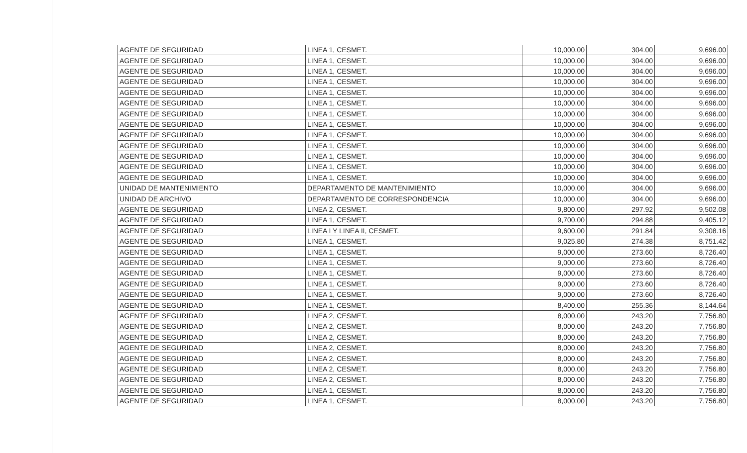| AGENTE DE SEGURIDAD | LINEA 1, CESMET. | 10,000.00 | 304.00 | 9,696.00 |
| AGENTE DE SEGURIDAD | LINEA 1, CESMET. | 10,000.00 | 304.00 | 9,696.00 |
| AGENTE DE SEGURIDAD | LINEA 1, CESMET. | 10,000.00 | 304.00 | 9,696.00 |
| AGENTE DE SEGURIDAD | LINEA 1, CESMET. | 10,000.00 | 304.00 | 9,696.00 |
| AGENTE DE SEGURIDAD | LINEA 1, CESMET. | 10,000.00 | 304.00 | 9,696.00 |
| AGENTE DE SEGURIDAD | LINEA 1, CESMET. | 10,000.00 | 304.00 | 9,696.00 |
| AGENTE DE SEGURIDAD | LINEA 1, CESMET. | 10,000.00 | 304.00 | 9,696.00 |
| AGENTE DE SEGURIDAD | LINEA 1, CESMET. | 10,000.00 | 304.00 | 9,696.00 |
| AGENTE DE SEGURIDAD | LINEA 1, CESMET. | 10,000.00 | 304.00 | 9,696.00 |
| AGENTE DE SEGURIDAD | LINEA 1, CESMET. | 10,000.00 | 304.00 | 9,696.00 |
| AGENTE DE SEGURIDAD | LINEA 1, CESMET. | 10,000.00 | 304.00 | 9,696.00 |
| AGENTE DE SEGURIDAD | LINEA 1, CESMET. | 10,000.00 | 304.00 | 9,696.00 |
| AGENTE DE SEGURIDAD | LINEA 1, CESMET. | 10,000.00 | 304.00 | 9,696.00 |
| UNIDAD DE MANTENIMIENTO | DEPARTAMENTO DE MANTENIMIENTO | 10,000.00 | 304.00 | 9,696.00 |
| UNIDAD DE ARCHIVO | DEPARTAMENTO DE CORRESPONDENCIA | 10,000.00 | 304.00 | 9,696.00 |
| AGENTE DE SEGURIDAD | LINEA 2, CESMET. | 9,800.00 | 297.92 | 9,502.08 |
| AGENTE DE SEGURIDAD | LINEA 1, CESMET. | 9,700.00 | 294.88 | 9,405.12 |
| AGENTE DE SEGURIDAD | LINEA I Y LINEA II, CESMET. | 9,600.00 | 291.84 | 9,308.16 |
| AGENTE DE SEGURIDAD | LINEA 1, CESMET. | 9,025.80 | 274.38 | 8,751.42 |
| AGENTE DE SEGURIDAD | LINEA 1, CESMET. | 9,000.00 | 273.60 | 8,726.40 |
| AGENTE DE SEGURIDAD | LINEA 1, CESMET. | 9,000.00 | 273.60 | 8,726.40 |
| AGENTE DE SEGURIDAD | LINEA 1, CESMET. | 9,000.00 | 273.60 | 8,726.40 |
| AGENTE DE SEGURIDAD | LINEA 1, CESMET. | 9,000.00 | 273.60 | 8,726.40 |
| AGENTE DE SEGURIDAD | LINEA 1, CESMET. | 9,000.00 | 273.60 | 8,726.40 |
| AGENTE DE SEGURIDAD | LINEA 1, CESMET. | 8,400.00 | 255.36 | 8,144.64 |
| AGENTE DE SEGURIDAD | LINEA 2, CESMET. | 8,000.00 | 243.20 | 7,756.80 |
| AGENTE DE SEGURIDAD | LINEA 2, CESMET. | 8,000.00 | 243.20 | 7,756.80 |
| AGENTE DE SEGURIDAD | LINEA 2, CESMET. | 8,000.00 | 243.20 | 7,756.80 |
| AGENTE DE SEGURIDAD | LINEA 2, CESMET. | 8,000.00 | 243.20 | 7,756.80 |
| AGENTE DE SEGURIDAD | LINEA 2, CESMET. | 8,000.00 | 243.20 | 7,756.80 |
| AGENTE DE SEGURIDAD | LINEA 2, CESMET. | 8,000.00 | 243.20 | 7,756.80 |
| AGENTE DE SEGURIDAD | LINEA 2, CESMET. | 8,000.00 | 243.20 | 7,756.80 |
| AGENTE DE SEGURIDAD | LINEA 1, CESMET. | 8,000.00 | 243.20 | 7,756.80 |
| AGENTE DE SEGURIDAD | LINEA 1, CESMET. | 8,000.00 | 243.20 | 7,756.80 |